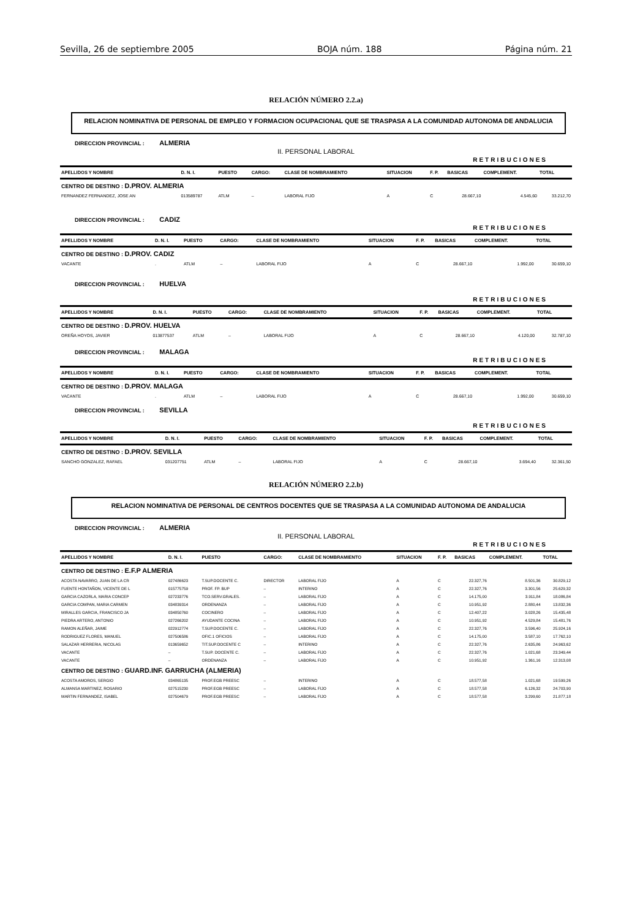Sevilla, 26 de septiembre 2005 BOJA núm. 188 Página núm. 21
RELACIÓN NÚMERO 2.2.a)
RELACION NOMINATIVA DE PERSONAL DE EMPLEO Y FORMACION OCUPACIONAL QUE SE TRASPASA A LA COMUNIDAD AUTONOMA DE ANDALUCIA
DIRECCION PROVINCIAL : ALMERIA
II. PERSONAL LABORAL
RETRIBUCIONES
| APELLIDOS Y NOMBRE | D. N. I. | PUESTO | CARGO: | CLASE DE NOMBRAMIENTO | SITUACION | F. P. | BASICAS | COMPLEMENT. | TOTAL |
| --- | --- | --- | --- | --- | --- | --- | --- | --- | --- |
| CENTRO DE DESTINO : D.PROV. ALMERIA | | | | | | | | | |
| FERNANDEZ FERNANDEZ, JOSE AN | 013589787 | ATLM | – | LABORAL FIJO | A | C | 28.667,10 | 4.545,60 | 33.212,70 |
DIRECCION PROVINCIAL : CADIZ
RETRIBUCIONES
| APELLIDOS Y NOMBRE | D. N. I. | PUESTO | CARGO: | CLASE DE NOMBRAMIENTO | SITUACION | F. P. | BASICAS | COMPLEMENT. | TOTAL |
| --- | --- | --- | --- | --- | --- | --- | --- | --- | --- |
| CENTRO DE DESTINO : D.PROV. CADIZ | | | | | | | | | |
| VACANTE | . | ATLM | – | LABORAL FIJO | A | C | 28.667,10 | 1.992,00 | 30.659,10 |
DIRECCION PROVINCIAL : HUELVA
RETRIBUCIONES
| APELLIDOS Y NOMBRE | D. N. I. | PUESTO | CARGO: | CLASE DE NOMBRAMIENTO | SITUACION | F. P. | BASICAS | COMPLEMENT. | TOTAL |
| --- | --- | --- | --- | --- | --- | --- | --- | --- | --- |
| CENTRO DE DESTINO : D.PROV. HUELVA | | | | | | | | | |
| OREÑA HOYOS, JAVIER | 013877537 | ATLM | – | LABORAL FIJO | A | C | 28.667,10 | 4.120,00 | 32.787,10 |
DIRECCION PROVINCIAL : MALAGA
RETRIBUCIONES
| APELLIDOS Y NOMBRE | D. N. I. | PUESTO | CARGO: | CLASE DE NOMBRAMIENTO | SITUACION | F. P. | BASICAS | COMPLEMENT. | TOTAL |
| --- | --- | --- | --- | --- | --- | --- | --- | --- | --- |
| CENTRO DE DESTINO : D.PROV. MALAGA | | | | | | | | | |
| VACANTE | . | ATLM | – | LABORAL FIJO | A | C | 28.667,10 | 1.992,00 | 30.659,10 |
DIRECCION PROVINCIAL : SEVILLA
RETRIBUCIONES
| APELLIDOS Y NOMBRE | D. N. I. | PUESTO | CARGO: | CLASE DE NOMBRAMIENTO | SITUACION | F. P. | BASICAS | COMPLEMENT. | TOTAL |
| --- | --- | --- | --- | --- | --- | --- | --- | --- | --- |
| CENTRO DE DESTINO : D.PROV. SEVILLA | | | | | | | | | |
| SANCHO GONZALEZ, RAFAEL | 031207751 | ATLM | – | LABORAL FIJO | A | C | 28.667,10 | 3.694,40 | 32.361,50 |
RELACIÓN NÚMERO 2.2.b)
RELACION NOMINATIVA DE PERSONAL DE CENTROS DOCENTES QUE SE TRASPASA A LA COMUNIDAD AUTONOMA DE ANDALUCIA
DIRECCION PROVINCIAL : ALMERIA
II. PERSONAL LABORAL
RETRIBUCIONES
| APELLIDOS Y NOMBRE | D. N. I. | PUESTO | CARGO: | CLASE DE NOMBRAMIENTO | SITUACION | F. P. | BASICAS | COMPLEMENT. | TOTAL |
| --- | --- | --- | --- | --- | --- | --- | --- | --- | --- |
| CENTRO DE DESTINO : E.F.P ALMERIA | | | | | | | | | |
| ACOSTA NAVARRO, JUAN DE LA CR | 027486623 | T.SUP.DOCENTE C. | DIRECTOR | LABORAL FIJO | A | C | 22.327,76 | 8.501,36 | 30.829,12 |
| FUENTE HONTAÑON, VICENTE DE L | 015775759 | PROF. FP. BUP | – | INTERINO | A | C | 22.327,76 | 3.301,56 | 25.629,32 |
| GARCIA CAZORLA, MARIA CONCEP | 027233776 | TCO.SERV.GRALES. | – | LABORAL FIJO | A | C | 14.175,00 | 3.911,84 | 18.086,84 |
| GARCIA COMPAN, MARIA CARMEN | 034839314 | ORDENANZA | – | LABORAL FIJO | A | C | 10.951,92 | 2.880,44 | 13.832,36 |
| MIRALLES GARCIA, FRANCISCO JA | 034850760 | COCINERO | – | LABORAL FIJO | A | C | 12.407,22 | 3.028,26 | 15.435,48 |
| PIEDRA ARTERO, ANTONIO | 027266202 | AYUDANTE COCINA | – | LABORAL FIJO | A | C | 10.951,92 | 4.529,84 | 15.481,76 |
| RAMON ALEÑAR, JAIME | 022912774 | T.SUP.DOCENTE C. | – | LABORAL FIJO | A | C | 22.327,76 | 3.596,40 | 25.924,16 |
| RODRIGUEZ FLORES, MANUEL | 027506586 | OFIC.1 OFICIOS | – | LABORAL FIJO | A | C | 14.175,00 | 3.587,10 | 17.762,10 |
| SALAZAR HERRERIA, NICOLAS | 013659652 | TIT.SUP.DOCENTE C | – | INTERINO | A | C | 22.327,76 | 2.635,86 | 24.963,62 |
| VACANTE | – | T.SUP. DOCENTE C. | – | LABORAL FIJO | A | C | 22.327,76 | 1.021,68 | 23.349,44 |
| VACANTE | – | ORDENANZA | – | LABORAL FIJO | A | C | 10.951,92 | 1.361,16 | 12.313,08 |
| CENTRO DE DESTINO : GUARD.INF. GARRUCHA (ALMERIA) | | | | | | | | | |
| ACOSTA AMOROS, SERGIO | 034865135 | PROF.EGB PREESC | – | INTERINO | A | C | 18.577,58 | 1.021,68 | 19.599,26 |
| ALMANSA MARTINEZ, ROSARIO | 027515230 | PROF.EGB PREESC | – | LABORAL FIJO | A | C | 18.577,58 | 6.126,32 | 24.703,90 |
| MARTIN FERNANDEZ, ISABEL | 027504679 | PROF.EGB PREESC | – | LABORAL FIJO | A | C | 18.577,58 | 3.299,60 | 21.877,18 |